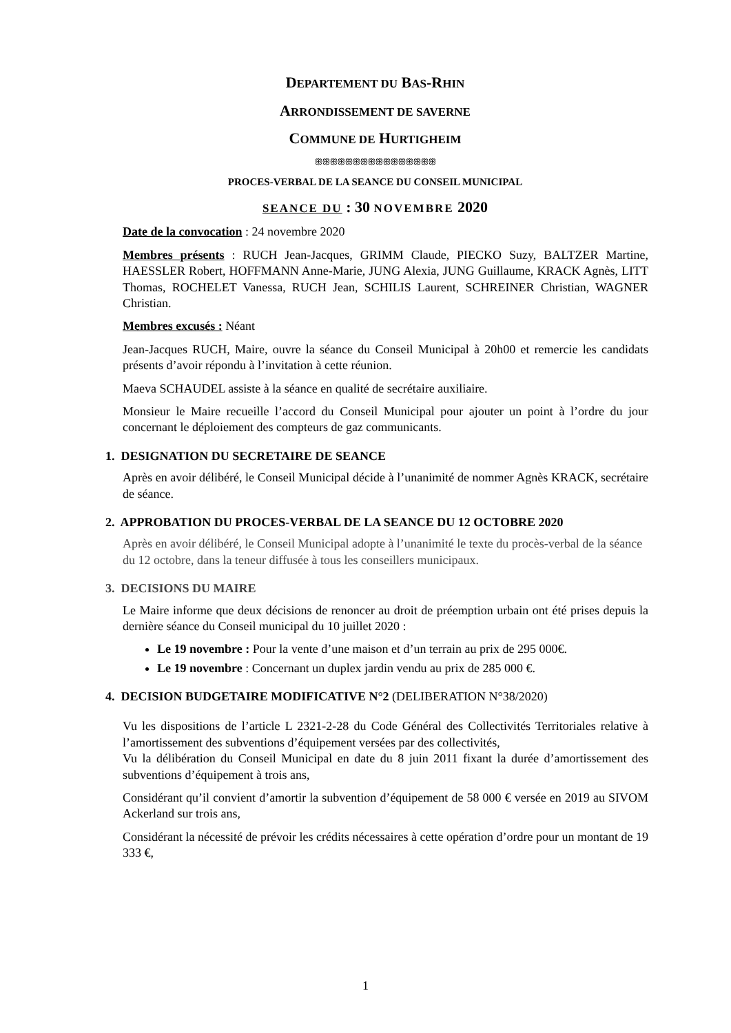DEPARTEMENT DU BAS-RHIN
ARRONDISSEMENT DE SAVERNE
COMMUNE DE HURTIGHEIM
ꕥꕥꕥꕥꕥꕥꕥꕥꕥꕥꕥꕥꕥꕥꕥꕥ
PROCES-VERBAL DE LA SEANCE DU CONSEIL MUNICIPAL
SEANCE DU : 30 NOVEMBRE 2020
Date de la convocation : 24 novembre 2020
Membres présents : RUCH Jean-Jacques, GRIMM Claude, PIECKO Suzy, BALTZER Martine, HAESSLER Robert, HOFFMANN Anne-Marie, JUNG Alexia, JUNG Guillaume, KRACK Agnès, LITT Thomas, ROCHELET Vanessa, RUCH Jean, SCHILIS Laurent, SCHREINER Christian, WAGNER Christian.
Membres excusés : Néant
Jean-Jacques RUCH, Maire, ouvre la séance du Conseil Municipal à 20h00 et remercie les candidats présents d’avoir répondu à l’invitation à cette réunion.
Maeva SCHAUDEL assiste à la séance en qualité de secrétaire auxiliaire.
Monsieur le Maire recueille l’accord du Conseil Municipal pour ajouter un point à l’ordre du jour concernant le déploiement des compteurs de gaz communicants.
1. DESIGNATION DU SECRETAIRE DE SEANCE
Après en avoir délibéré, le Conseil Municipal décide à l’unanimité de nommer Agnès KRACK, secrétaire de séance.
2. APPROBATION DU PROCES-VERBAL DE LA SEANCE DU 12 OCTOBRE 2020
Après en avoir délibéré, le Conseil Municipal adopte à l’unanimité le texte du procès-verbal de la séance du 12 octobre, dans la teneur diffusée à tous les conseillers municipaux.
3. DECISIONS DU MAIRE
Le Maire informe que deux décisions de renoncer au droit de préemption urbain ont été prises depuis la dernière séance du Conseil municipal du 10 juillet 2020 :
Le 19 novembre : Pour la vente d’une maison et d’un terrain au prix de 295 000€.
Le 19 novembre : Concernant un duplex jardin vendu au prix de 285 000 €.
4. DECISION BUDGETAIRE MODIFICATIVE N°2 (DELIBERATION N°38/2020)
Vu les dispositions de l’article L 2321-2-28 du Code Général des Collectivités Territoriales relative à l’amortissement des subventions d’équipement versées par des collectivités,
Vu la délibération du Conseil Municipal en date du 8 juin 2011 fixant la durée d’amortissement des subventions d’équipement à trois ans,
Considérant qu’il convient d’amortir la subvention d’équipement de 58 000 € versée en 2019 au SIVOM Ackerland sur trois ans,
Considérant la nécessité de prévoir les crédits nécessaires à cette opération d’ordre pour un montant de 19 333 €,
1